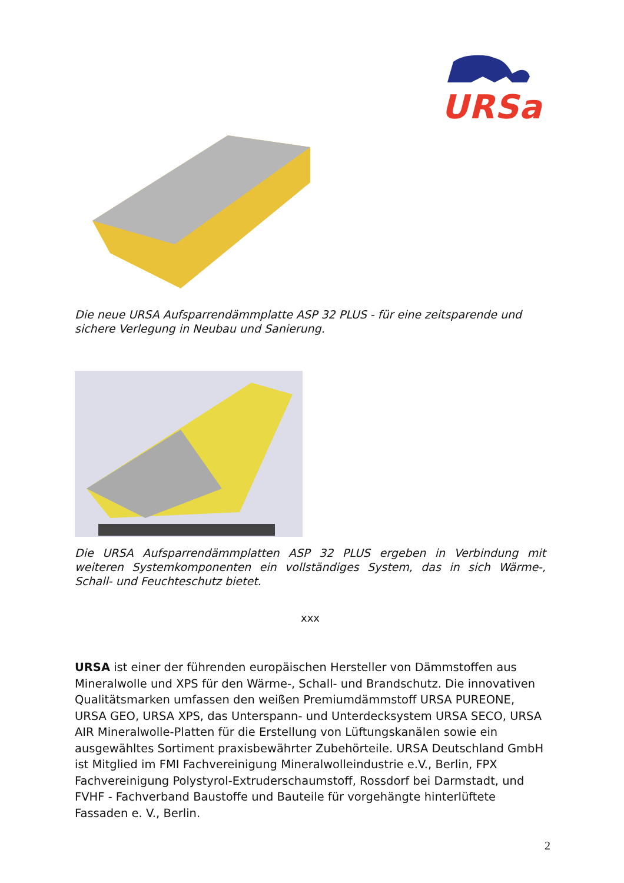URSa
Die neue URSA Aufsparrendämmplatte ASP 32 PLUS - für eine zeitsparende und sichere Verlegung in Neubau und Sanierung.
Die URSA Aufsparrendämmplatten ASP 32 PLUS ergeben in Verbindung mit weiteren Systemkomponenten ein vollständiges System, das in sich Wärme-, Schall- und Feuchteschutz bietet.
xxx
URSA ist einer der führenden europäischen Hersteller von Dämmstoffen aus Mineralwolle und XPS für den Wärme-, Schall- und Brandschutz. Die innovativen Qualitätsmarken umfassen den weißen Premiumdämmstoff URSA PUREONE, URSA GEO, URSA XPS, das Unterspann- und Unterdecksystem URSA SECO, URSA AIR Mineralwolle-Platten für die Erstellung von Lüftungskanälen sowie ein ausgewähltes Sortiment praxisbewährter Zubehörteile. URSA Deutschland GmbH ist Mitglied im FMI Fachvereinigung Mineralwolleindustrie e.V., Berlin, FPX Fachvereinigung Polystyrol-Extruderschaumstoff, Rossdorf bei Darmstadt, und FVHF - Fachverband Baustoffe und Bauteile für vorgehängte hinterlüftete Fassaden e. V., Berlin.
2